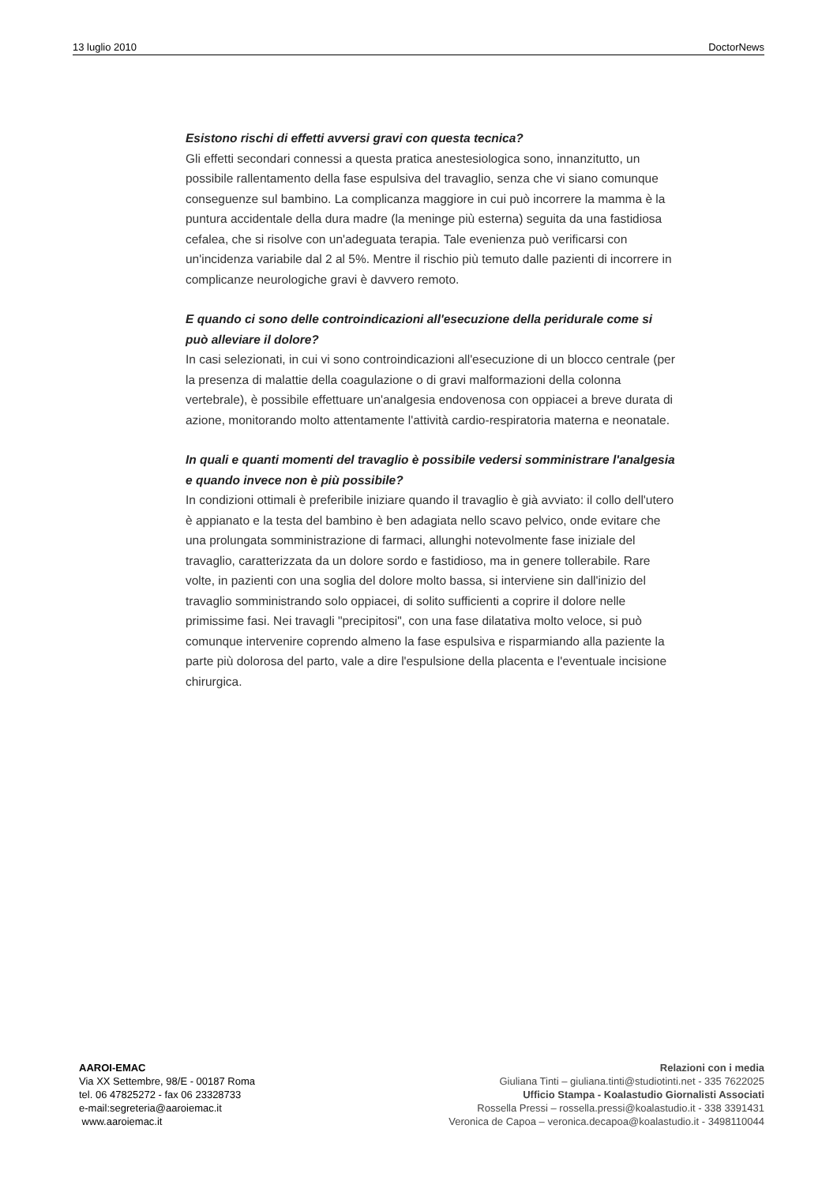13 luglio 2010 DoctorNews
Esistono rischi di effetti avversi gravi con questa tecnica?
Gli effetti secondari connessi a questa pratica anestesiologica sono, innanzitutto, un possibile rallentamento della fase espulsiva del travaglio, senza che vi siano comunque conseguenze sul bambino. La complicanza maggiore in cui può incorrere la mamma è la puntura accidentale della dura madre (la meninge più esterna) seguita da una fastidiosa cefalea, che si risolve con un'adeguata terapia. Tale evenienza può verificarsi con un'incidenza variabile dal 2 al 5%. Mentre il rischio più temuto dalle pazienti di incorrere in complicanze neurologiche gravi è davvero remoto.
E quando ci sono delle controindicazioni all'esecuzione della peridurale come si può alleviare il dolore?
In casi selezionati, in cui vi sono controindicazioni all'esecuzione di un blocco centrale (per la presenza di malattie della coagulazione o di gravi malformazioni della colonna vertebrale), è possibile effettuare un'analgesia endovenosa con oppiacei a breve durata di azione, monitorando molto attentamente l'attività cardio-respiratoria materna e neonatale.
In quali e quanti momenti del travaglio è possibile vedersi somministrare l'analgesia e quando invece non è più possibile?
In condizioni ottimali è preferibile iniziare quando il travaglio è già avviato: il collo dell'utero è appianato e la testa del bambino è ben adagiata nello scavo pelvico, onde evitare che una prolungata somministrazione di farmaci, allunghi notevolmente fase iniziale del travaglio, caratterizzata da un dolore sordo e fastidioso, ma in genere tollerabile. Rare volte, in pazienti con una soglia del dolore molto bassa, si interviene sin dall'inizio del travaglio somministrando solo oppiacei, di solito sufficienti a coprire il dolore nelle primissime fasi. Nei travagli "precipitosi", con una fase dilatativa molto veloce, si può comunque intervenire coprendo almeno la fase espulsiva e risparmiando alla paziente la parte più dolorosa del parto, vale a dire l'espulsione della placenta e l'eventuale incisione chirurgica.
AAROI-EMAC
Via XX Settembre, 98/E - 00187 Roma
tel. 06 47825272 - fax 06 23328733
e-mail:segreteria@aaroiemac.it
www.aaroiemac.it
Relazioni con i media
Giuliana Tinti – giuliana.tinti@studiotinti.net - 335 7622025
Ufficio Stampa - Koalastudio Giornalisti Associati
Rossella Pressi – rossella.pressi@koalastudio.it - 338 3391431
Veronica de Capoa – veronica.decapoa@koalastudio.it - 3498110044